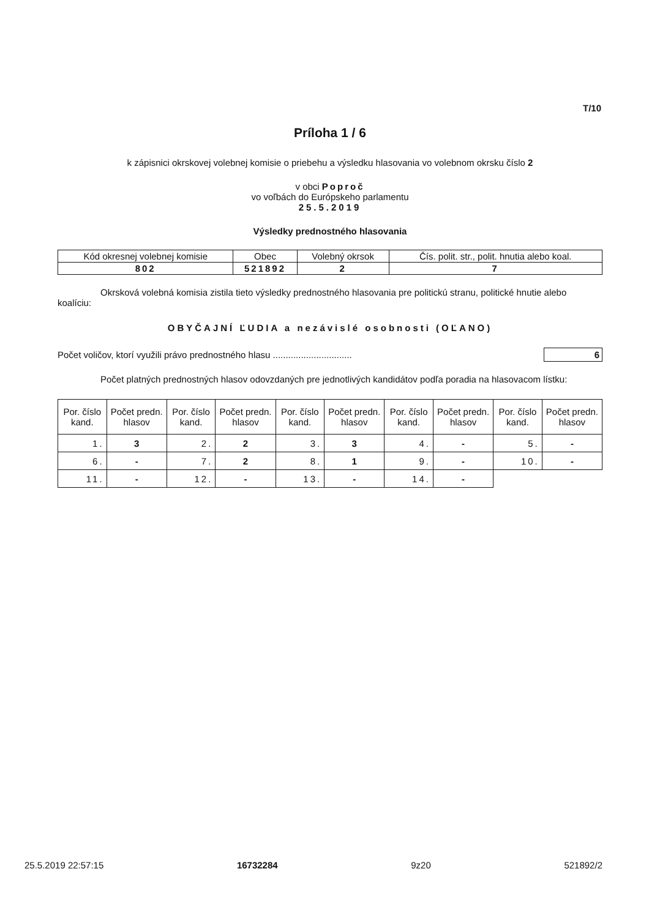T/10
Príloha 1 / 6
k zápisnici okrskovej volebnej komisie o priebehu a výsledku hlasovania vo volebnom okrsku číslo 2
v obci Poproč
vo voľbách do Európskeho parlamentu
25.5.2019
Výsledky prednostného hlasovania
| Kód okresnej volebnej komisie | Obec | Volebný okrsok | Čís. polit. str., polit. hnutia alebo koal. |
| --- | --- | --- | --- |
| 802 | 521892 | 2 | 7 |
Okrsková volebná komisia zistila tieto výsledky prednostného hlasovania pre politickú stranu, politické hnutie alebo koalíciu:
OBYČAJNÍ ĽUDIA a nezávislé osobnosti (OĽANO)
Počet voličov, ktorí využili právo prednostného hlasu ............................... 6
Počet platných prednostných hlasov odovzdaných pre jednotlivých kandidátov podľa poradia na hlasovacom lístku:
| Por. číslo kand. | Počet predn. hlasov | Por. číslo kand. | Počet predn. hlasov | Por. číslo kand. | Počet predn. hlasov | Por. číslo kand. | Počet predn. hlasov | Por. číslo kand. | Počet predn. hlasov |
| --- | --- | --- | --- | --- | --- | --- | --- | --- | --- |
| 1. | 3 | 2. | 2 | 3. | 3 | 4. | - | 5. | - |
| 6. | - | 7. | 2 | 8. | 1 | 9. | - | 10. | - |
| 11. | - | 12. | - | 13. | - | 14. | - | | |
25.5.2019 22:57:15 16732284 9z20 521892/2